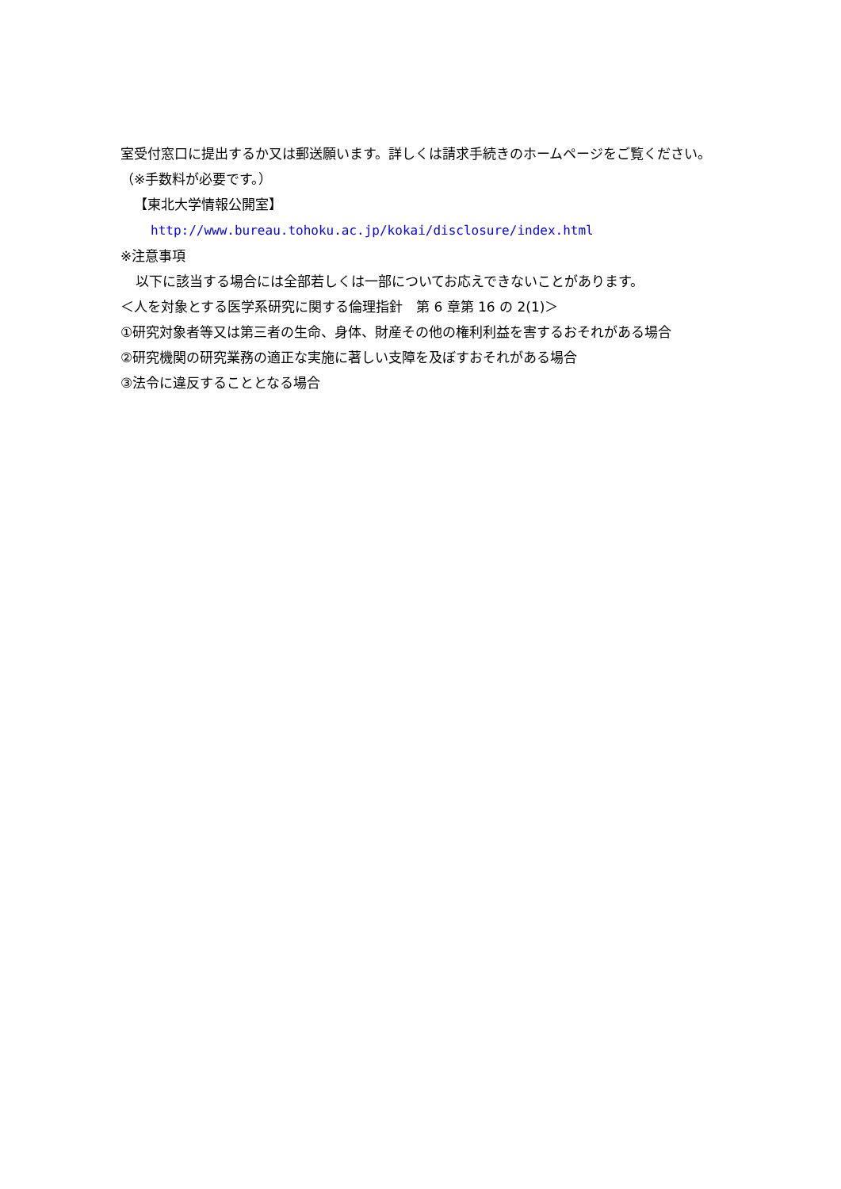室受付窓口に提出するか又は郵送願います。詳しくは請求手続きのホームページをご覧ください。（※手数料が必要です。）
【東北大学情報公開室】
http://www.bureau.tohoku.ac.jp/kokai/disclosure/index.html
※注意事項
以下に該当する場合には全部若しくは一部についてお応えできないことがあります。
＜人を対象とする医学系研究に関する倫理指針　第 6 章第 16 の 2(1)＞
①研究対象者等又は第三者の生命、身体、財産その他の権利利益を害するおそれがある場合
②研究機関の研究業務の適正な実施に著しい支障を及ぼすおそれがある場合
③法令に違反することとなる場合